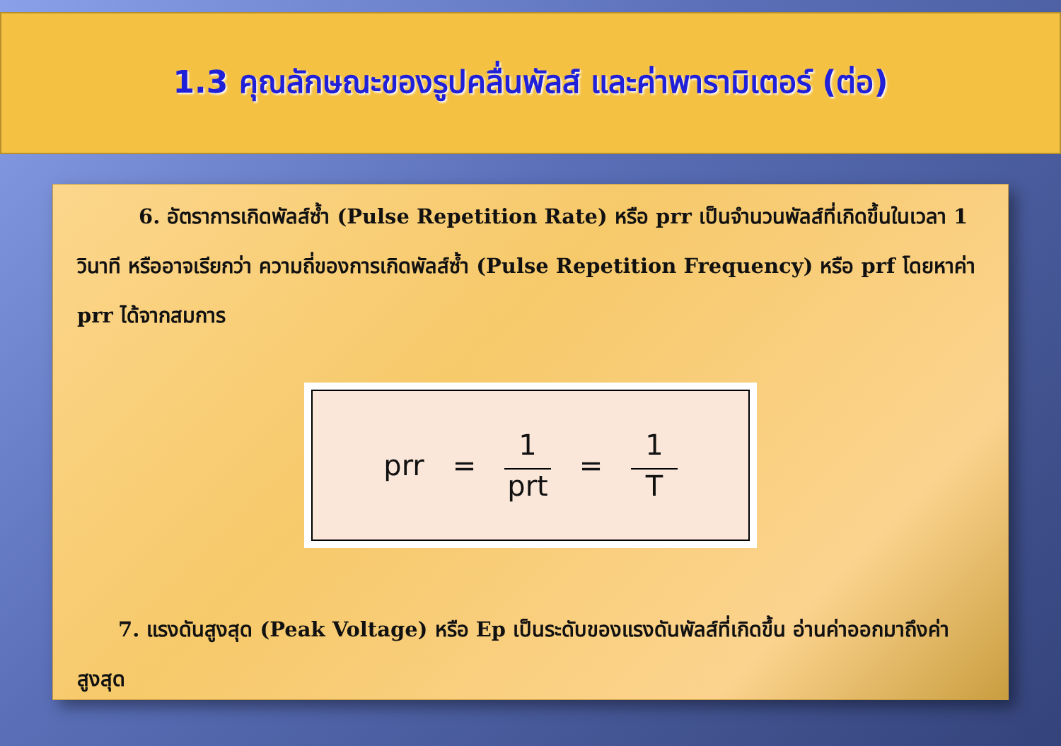1.3 คุณลักษณะของรูปคลื่นพัลส์ และค่าพารามิเตอร์ (ต่อ)
   6. อัตราการเกิดพัลส์ซ้ำ (Pulse Repetition Rate) หรือ prr เป็นจำนวนพัลส์ที่เกิดขึ้นในเวลา 1 วินาที หรืออาจเรียกว่า ความถี่ของการเกิดพัลส์ซ้ำ (Pulse Repetition Frequency) หรือ prf โดยหาค่า prr ได้จากสมการ
prr = 1
prt
= 1
T
  7. แรงดันสูงสุด (Peak Voltage) หรือ Ep เป็นระดับของแรงดันพัลส์ที่เกิดขึ้น อ่านค่าออกมาถึงค่าสูงสุด